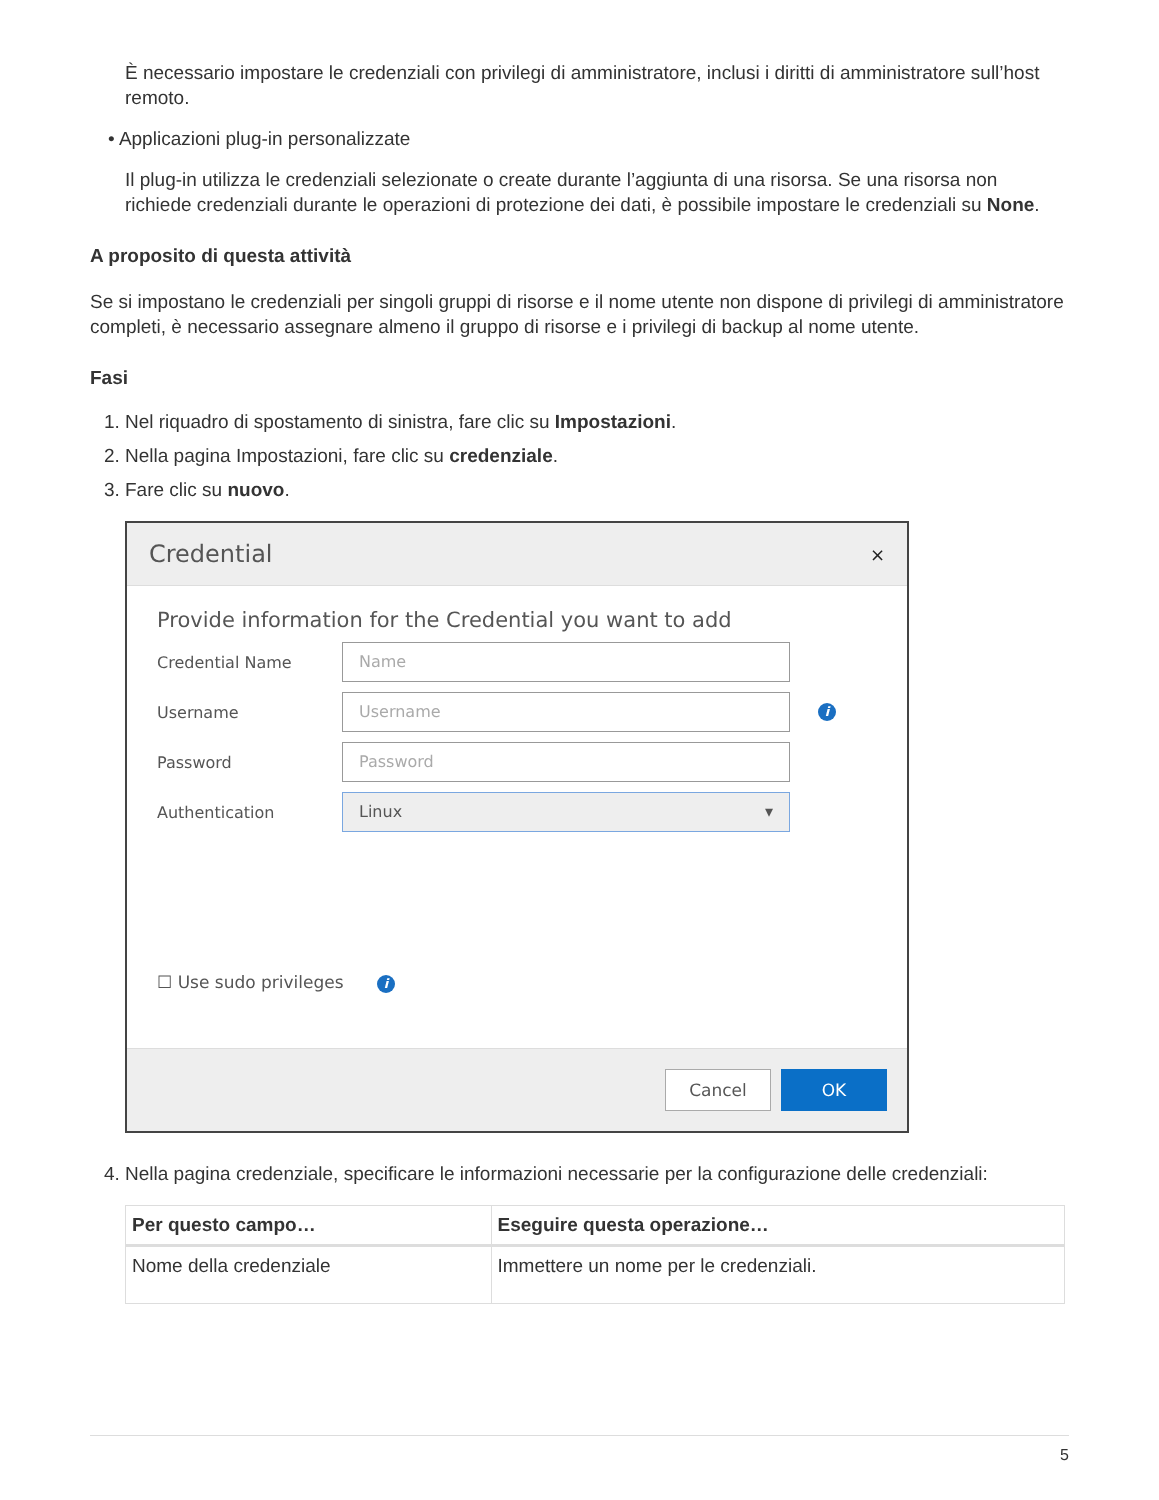È necessario impostare le credenziali con privilegi di amministratore, inclusi i diritti di amministratore sull’host remoto.
• Applicazioni plug-in personalizzate
Il plug-in utilizza le credenziali selezionate o create durante l’aggiunta di una risorsa. Se una risorsa non richiede credenziali durante le operazioni di protezione dei dati, è possibile impostare le credenziali su None.
A proposito di questa attività
Se si impostano le credenziali per singoli gruppi di risorse e il nome utente non dispone di privilegi di amministratore completi, è necessario assegnare almeno il gruppo di risorse e i privilegi di backup al nome utente.
Fasi
1. Nel riquadro di spostamento di sinistra, fare clic su Impostazioni.
2. Nella pagina Impostazioni, fare clic su credenziale.
3. Fare clic su nuovo.
Credential ×
Provide information for the Credential you want to add
Credential Name
Name
Username
Username
i
Password
Password
Authentication
Linux ▾
☐ Use sudo privileges i
Cancel OK
4. Nella pagina credenziale, specificare le informazioni necessarie per la configurazione delle credenziali:
| Per questo campo… | Eseguire questa operazione… |
| --- | --- |
| Nome della credenziale | Immettere un nome per le credenziali. |
5